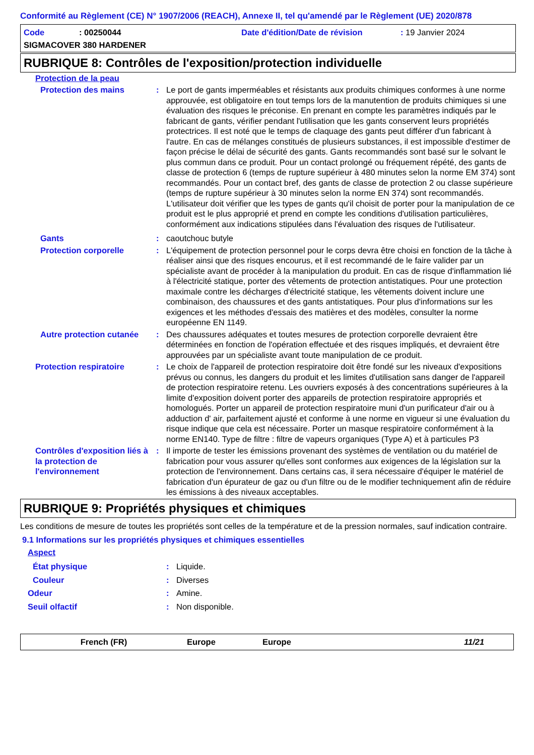Conformité au Règlement (CE) N° 1907/2006 (REACH), Annexe II, tel qu'amendé par le Règlement (UE) 2020/878
Code: 00250044 Date d'édition/Date de révision: 19 Janvier 2024
SIGMACOVER 380 HARDENER
RUBRIQUE 8: Contrôles de l'exposition/protection individuelle
Protection de la peau
Protection des mains : Le port de gants imperméables et résistants aux produits chimiques conformes à une norme approuvée, est obligatoire en tout temps lors de la manutention de produits chimiques si une évaluation des risques le préconise. En prenant en compte les paramètres indiqués par le fabricant de gants, vérifier pendant l'utilisation que les gants conservent leurs propriétés protectrices. Il est noté que le temps de claquage des gants peut différer d'un fabricant à l'autre. En cas de mélanges constitués de plusieurs substances, il est impossible d'estimer de façon précise le délai de sécurité des gants. Gants recommandés sont basé sur le solvant le plus commun dans ce produit. Pour un contact prolongé ou fréquement répété, des gants de classe de protection 6 (temps de rupture supérieur à 480 minutes selon la norme EM 374) sont recommandés. Pour un contact bref, des gants de classe de protection 2 ou classe supérieure (temps de rupture supérieur à 30 minutes selon la norme EN 374) sont recommandés. L'utilisateur doit vérifier que les types de gants qu'il choisit de porter pour la manipulation de ce produit est le plus approprié et prend en compte les conditions d'utilisation particulières, conformément aux indications stipulées dans l'évaluation des risques de l'utilisateur.
Gants : caoutchouc butyle
Protection corporelle : L'équipement de protection personnel pour le corps devra être choisi en fonction de la tâche à réaliser ainsi que des risques encourus, et il est recommandé de le faire valider par un spécialiste avant de procéder à la manipulation du produit. En cas de risque d'inflammation lié à l'électricité statique, porter des vêtements de protection antistatiques. Pour une protection maximale contre les décharges d'électricité statique, les vêtements doivent inclure une combinaison, des chaussures et des gants antistatiques. Pour plus d'informations sur les exigences et les méthodes d'essais des matières et des modèles, consulter la norme européenne EN 1149.
Autre protection cutanée
: Des chaussures adéquates et toutes mesures de protection corporelle devraient être déterminées en fonction de l'opération effectuée et des risques impliqués, et devraient être approuvées par un spécialiste avant toute manipulation de ce produit.
Protection respiratoire : Le choix de l'appareil de protection respiratoire doit être fondé sur les niveaux d'expositions prévus ou connus, les dangers du produit et les limites d'utilisation sans danger de l'appareil de protection respiratoire retenu. Les ouvriers exposés à des concentrations supérieures à la limite d'exposition doivent porter des appareils de protection respiratoire appropriés et homologués. Porter un appareil de protection respiratoire muni d'un purificateur d'air ou à adduction d' air, parfaitement ajusté et conforme à une norme en vigueur si une évaluation du risque indique que cela est nécessaire. Porter un masque respiratoire conformément à la norme EN140. Type de filtre : filtre de vapeurs organiques (Type A) et à particules P3
Contrôles d'exposition liés à la protection de l'environnement
: Il importe de tester les émissions provenant des systèmes de ventilation ou du matériel de fabrication pour vous assurer qu'elles sont conformes aux exigences de la législation sur la protection de l'environnement. Dans certains cas, il sera nécessaire d'équiper le matériel de fabrication d'un épurateur de gaz ou d'un filtre ou de le modifier techniquement afin de réduire les émissions à des niveaux acceptables.
RUBRIQUE 9: Propriétés physiques et chimiques
Les conditions de mesure de toutes les propriétés sont celles de la température et de la pression normales, sauf indication contraire.
9.1 Informations sur les propriétés physiques et chimiques essentielles
Aspect
État physique : Liquide.
Couleur : Diverses
Odeur : Amine.
Seuil olfactif : Non disponible.
French (FR) Europe Europe 11/21